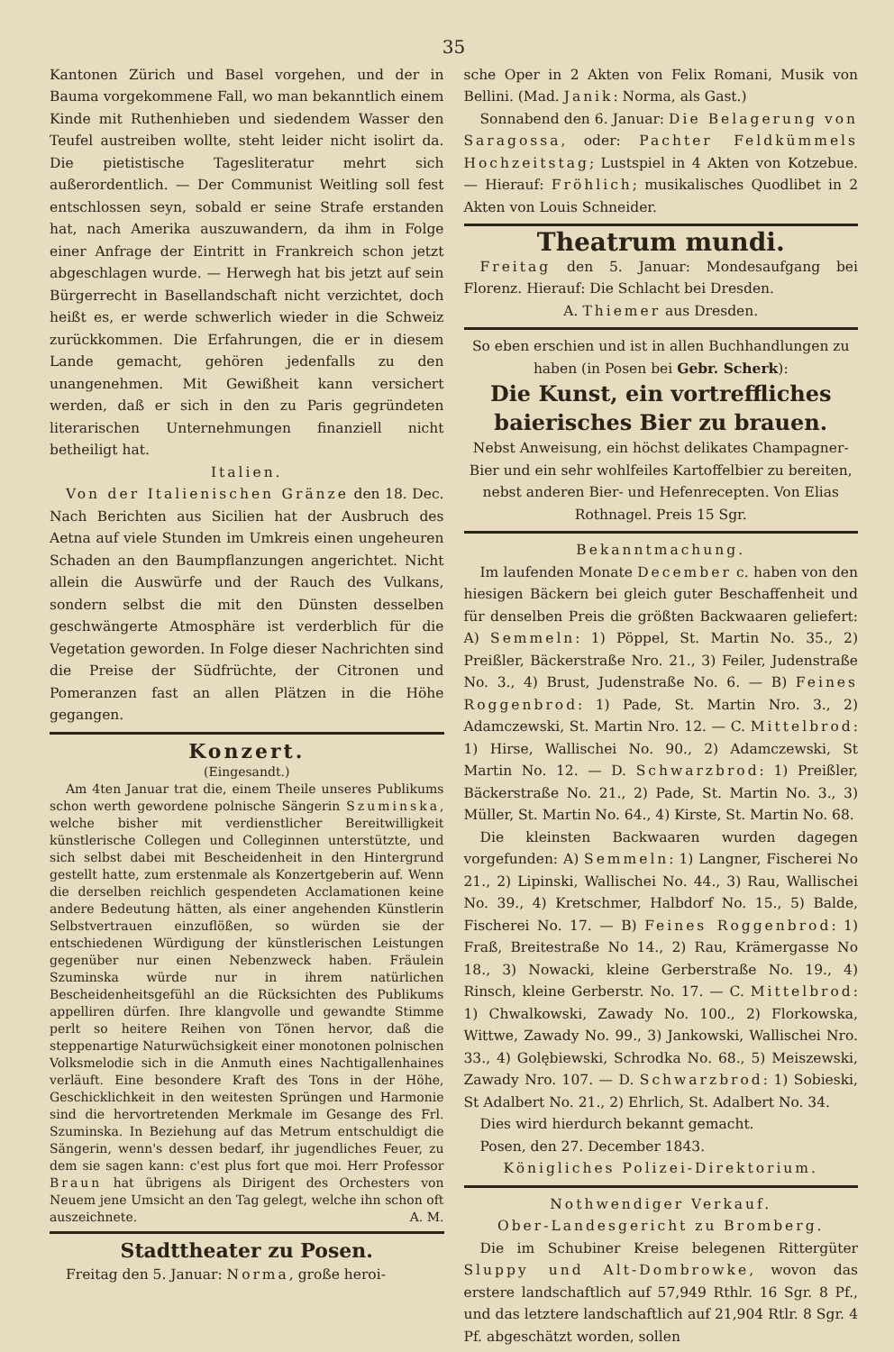35
Kantonen Zürich und Basel vorgehen, und der in Bauma vorgekommene Fall, wo man bekanntlich einem Kinde mit Ruthenhieben und siedendem Wasser den Teufel austreiben wollte, steht leider nicht isolirt da. Die pietistische Tagesliteratur mehrt sich außerordentlich. — Der Communist Weitling soll fest entschlossen seyn, sobald er seine Strafe erstanden hat, nach Amerika auszuwandern, da ihm in Folge einer Anfrage der Eintritt in Frankreich schon jetzt abgeschlagen wurde. — Herwegh hat bis jetzt auf sein Bürgerrecht in Basellandschaft nicht verzichtet, doch heißt es, er werde schwerlich wieder in die Schweiz zurückkommen. Die Erfahrungen, die er in diesem Lande gemacht, gehören jedenfalls zu den unangenehmen. Mit Gewißheit kann versichert werden, daß er sich in den zu Paris gegründeten literarischen Unternehmungen finanziell nicht betheiligt hat.
Italien.
Von der Italienischen Gränze den 18. Dec. Nach Berichten aus Sicilien hat der Ausbruch des Aetna auf viele Stunden im Umkreis einen ungeheuren Schaden an den Baumpflanzungen angerichtet. Nicht allein die Auswürfe und der Rauch des Vulkans, sondern selbst die mit den Dünsten desselben geschwängerte Atmosphäre ist verderblich für die Vegetation geworden. In Folge dieser Nachrichten sind die Preise der Südfrüchte, der Citronen und Pomeranzen fast an allen Plätzen in die Höhe gegangen.
Konzert.
(Eingesandt.)
Am 4ten Januar trat die, einem Theile unseres Publikums schon werth gewordene polnische Sängerin Szuminska, welche bisher mit verdienstlicher Bereitwilligkeit künstlerische Collegen und Colleginnen unterstützte, und sich selbst dabei mit Bescheidenheit in den Hintergrund gestellt hatte, zum erstenmale als Konzertgeberin auf. Wenn die derselben reichlich gespendeten Acclamationen keine andere Bedeutung hätten, als einer angehenden Künstlerin Selbstvertrauen einzuflößen, so würden sie der entschiedenen Würdigung der künstlerischen Leistungen gegenüber nur einen Nebenzweck haben. Fräulein Szuminska würde nur in ihrem natürlichen Bescheidenheitsgefühl an die Rücksichten des Publikums appelliren dürfen. Ihre klangvolle und gewandte Stimme perlt so heitere Reihen von Tönen hervor, daß die steppenartige Naturwüchsigkeit einer monotonen polnischen Volksmelodie sich in die Anmuth eines Nachtigallenhaines verläuft. Eine besondere Kraft des Tons in der Höhe, Geschicklichkeit in den weitesten Sprüngen und Harmonie sind die hervortretenden Merkmale im Gesange des Frl. Szuminska. In Beziehung auf das Metrum entschuldigt die Sängerin, wenn's dessen bedarf, ihr jugendliches Feuer, zu dem sie sagen kann: c'est plus fort que moi. Herr Professor Braun hat übrigens als Dirigent des Orchesters von Neuem jene Umsicht an den Tag gelegt, welche ihn schon oft auszeichnete. A. M.
Stadttheater zu Posen.
Freitag den 5. Januar: Norma, große heroi-
sche Oper in 2 Akten von Felix Romani, Musik von Bellini. (Mad. Janik: Norma, als Gast.)
Sonnabend den 6. Januar: Die Belagerung von Saragossa, oder: Pachter Feldkümmels Hochzeitstag; Lustspiel in 4 Akten von Kotzebue. — Hierauf: Fröhlich; musikalisches Quodlibet in 2 Akten von Louis Schneider.
Theatrum mundi.
Freitag den 5. Januar: Mondesaufgang bei Florenz. Hierauf: Die Schlacht bei Dresden.
A. Thiemer aus Dresden.
So eben erschien und ist in allen Buchhandlungen zu haben (in Posen bei Gebr. Scherk):
Die Kunst, ein vortreffliches baierisches Bier zu brauen.
Nebst Anweisung, ein höchst delikates Champagner-Bier und ein sehr wohlfeiles Kartoffelbier zu bereiten, nebst anderen Bier- und Hefenrecepten. Von Elias Rothnagel. Preis 15 Sgr.
Bekanntmachung.
Im laufenden Monate December c. haben von den hiesigen Bäckern bei gleich guter Beschaffenheit und für denselben Preis die größten Backwaaren geliefert: A) Semmeln: 1) Pöppel, St. Martin No. 35., 2) Preißler, Bäckerstraße Nro. 21., 3) Feiler, Judenstraße No. 3., 4) Brust, Judenstraße No. 6. — B) Feines Roggenbrod: 1) Pade, St. Martin Nro. 3., 2) Adamczewski, St. Martin Nro. 12. — C. Mittelbrod: 1) Hirse, Wallischei No. 90., 2) Adamczewski, St Martin No. 12. — D. Schwarzbrod: 1) Preißler, Bäckerstraße No. 21., 2) Pade, St. Martin No. 3., 3) Müller, St. Martin No. 64., 4) Kirste, St. Martin No. 68.
Die kleinsten Backwaaren wurden dagegen vorgefunden: A) Semmeln: 1) Langner, Fischerei No 21., 2) Lipinski, Wallischei No. 44., 3) Rau, Wallischei No. 39., 4) Kretschmer, Halbdorf No. 15., 5) Balde, Fischerei No. 17. — B) Feines Roggenbrod: 1) Fraß, Breitestraße No 14., 2) Rau, Krämergasse No 18., 3) Nowacki, kleine Gerberstraße No. 19., 4) Rinsch, kleine Gerberstr. No. 17. — C. Mittelbrod: 1) Chwalkowski, Zawady No. 100., 2) Florkowska, Wittwe, Zawady No. 99., 3) Jankowski, Wallischei Nro. 33., 4) Golębiewski, Schrodka No. 68., 5) Meiszewski, Zawady Nro. 107. — D. Schwarzbrod: 1) Sobieski, St Adalbert No. 21., 2) Ehrlich, St. Adalbert No. 34.
Dies wird hierdurch bekannt gemacht.
Posen, den 27. December 1843.
Königliches Polizei-Direktorium.
Nothwendiger Verkauf.
Ober-Landesgericht zu Bromberg.
Die im Schubiner Kreise belegenen Rittergüter Sluppy und Alt-Dombrowke, wovon das erstere landschaftlich auf 57,949 Rthlr. 16 Sgr. 8 Pf., und das letztere landschaftlich auf 21,904 Rtlr. 8 Sgr. 4 Pf. abgeschätzt worden, sollen